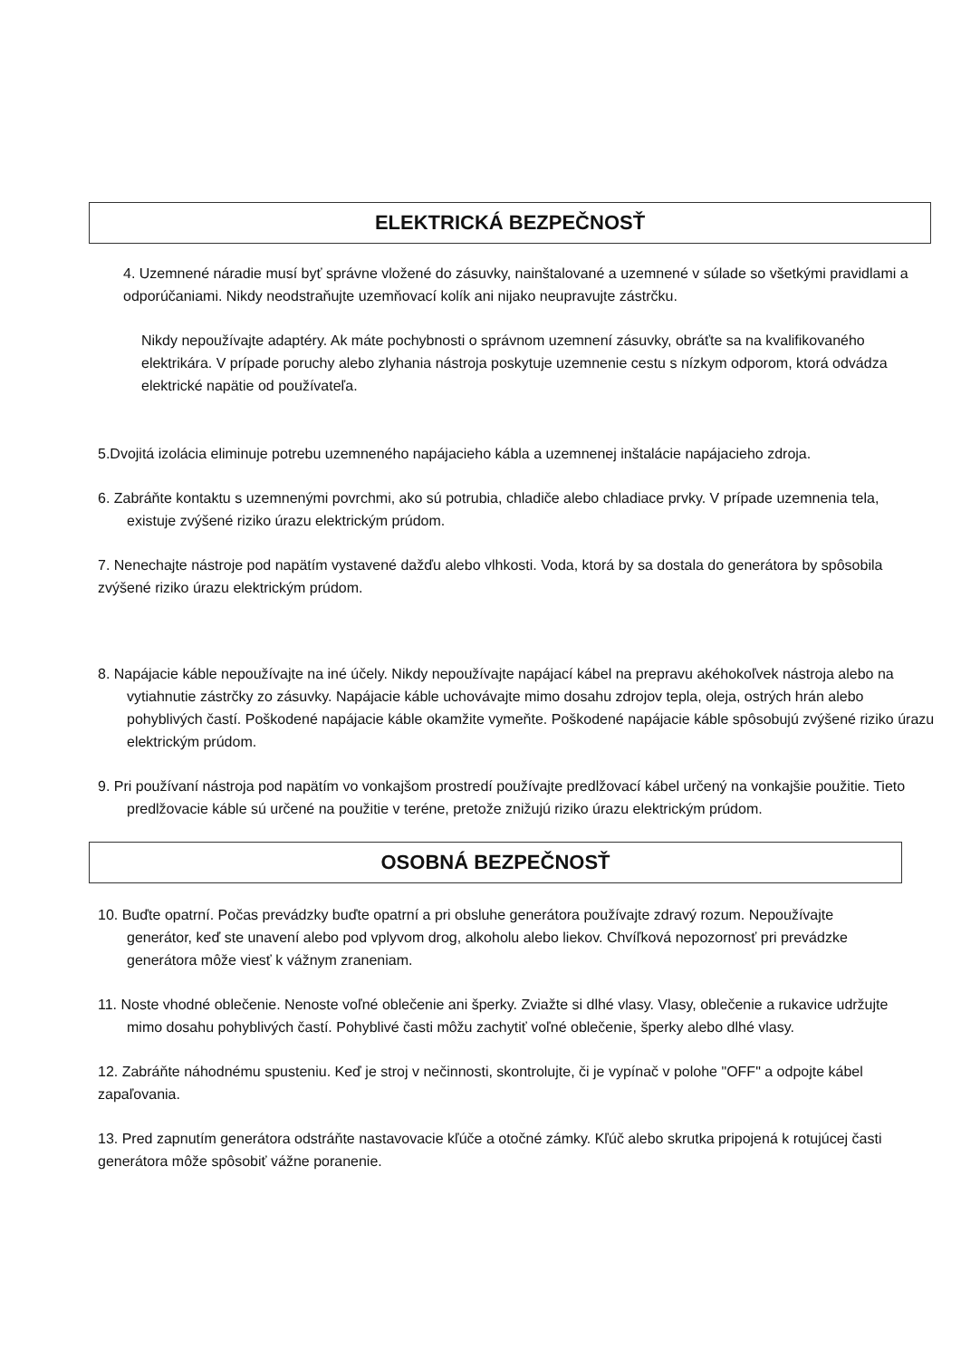ELEKTRICKÁ BEZPEČNOSŤ
4. Uzemnené náradie musí byť správne vložené do zásuvky, nainštalované a uzemnené v súlade so všetkými pravidlami a odporúčaniami. Nikdy neodstraňujte uzemňovací kolík ani nijako neupravujte zástrčku.
Nikdy nepoužívajte adaptéry. Ak máte pochybnosti o správnom uzemnení zásuvky, obráťte sa na kvalifikovaného elektrikára. V prípade poruchy alebo zlyhania nástroja poskytuje uzemnenie cestu s nízkym odporom, ktorá odvádza elektrické napätie od používateľa.
5.Dvojitá izolácia eliminuje potrebu uzemneného napájacieho kábla a uzemnenej inštalácie napájacieho zdroja.
6. Zabráňte kontaktu s uzemnenými povrchmi, ako sú potrubia, chladiče alebo chladiace prvky. V prípade uzemnenia tela, existuje zvýšené riziko úrazu elektrickým prúdom.
7. Nenechajte nástroje pod napätím vystavené dažďu alebo vlhkosti. Voda, ktorá by sa dostala do generátora by spôsobila zvýšené riziko úrazu elektrickým prúdom.
8. Napájacie káble nepoužívajte na iné účely. Nikdy nepoužívajte napájací kábel na prepravu akéhokoľvek nástroja alebo na vytiahnutie zástrčky zo zásuvky. Napájacie káble uchovávajte mimo dosahu zdrojov tepla, oleja, ostrých hrán alebo pohyblivých častí. Poškodené napájacie káble okamžite vymeňte. Poškodené napájacie káble spôsobujú zvýšené riziko úrazu elektrickým prúdom.
9. Pri používaní nástroja pod napätím vo vonkajšom prostredí používajte predlžovací kábel určený na vonkajšie použitie. Tieto predlžovacie káble sú určené na použitie v teréne, pretože znižujú riziko úrazu elektrickým prúdom.
OSOBNÁ BEZPEČNOSŤ
10. Buďte opatrní. Počas prevádzky buďte opatrní a pri obsluhe generátora používajte zdravý rozum. Nepoužívajte generátor, keď ste unavení alebo pod vplyvom drog, alkoholu alebo liekov. Chvíľková nepozornosť pri prevádzke generátora môže viesť k vážnym zraneniam.
11. Noste vhodné oblečenie. Nenoste voľné oblečenie ani šperky. Zviažte si dlhé vlasy. Vlasy, oblečenie a rukavice udržujte mimo dosahu pohyblivých častí. Pohyblivé časti môžu zachytiť voľné oblečenie, šperky alebo dlhé vlasy.
12. Zabráňte náhodnému spusteniu. Keď je stroj v nečinnosti, skontrolujte, či je vypínač v polohe "OFF" a odpojte kábel zapaľovania.
13. Pred zapnutím generátora odstráňte nastavovacie kľúče a otočné zámky. Kľúč alebo skrutka pripojená k rotujúcej časti generátora môže spôsobiť vážne poranenie.